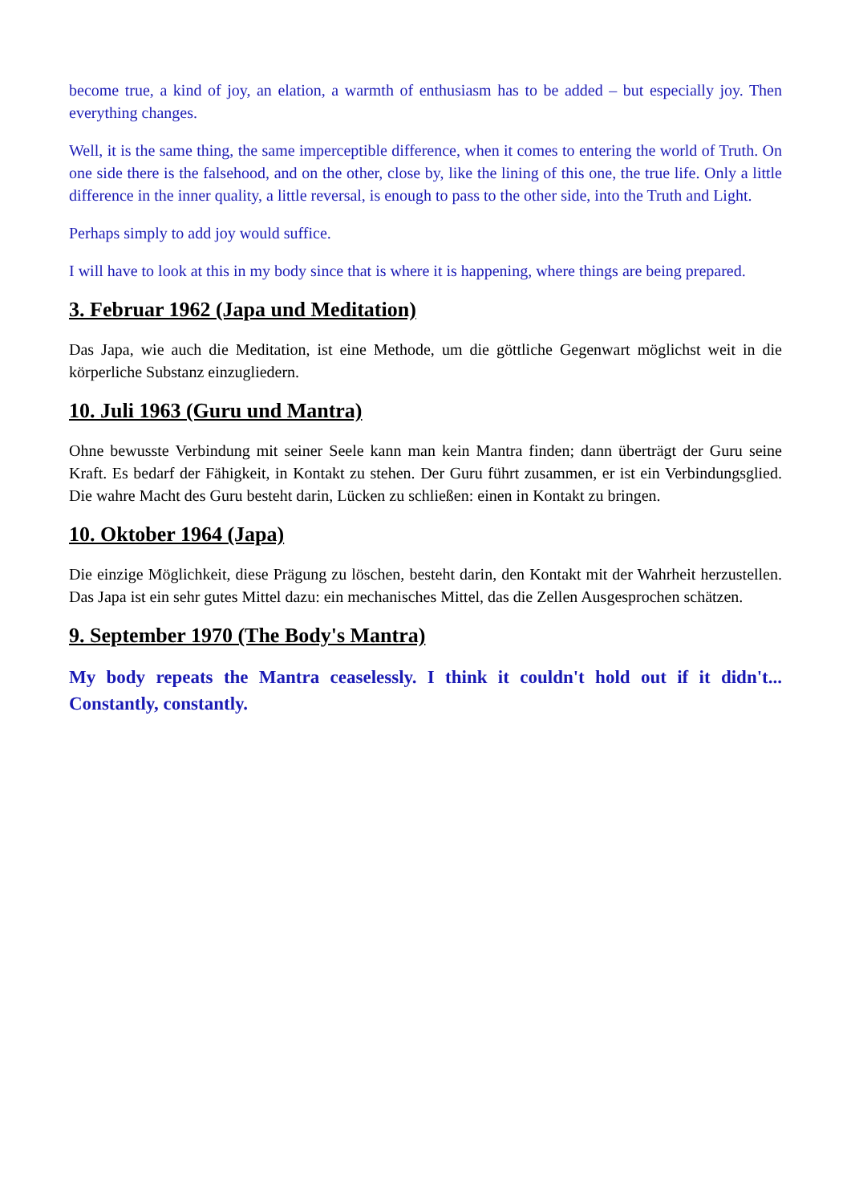become true, a kind of joy, an elation, a warmth of enthusiasm has to be added – but especially joy. Then everything changes.
Well, it is the same thing, the same imperceptible difference, when it comes to entering the world of Truth. On one side there is the falsehood, and on the other, close by, like the lining of this one, the true life. Only a little difference in the inner quality, a little reversal, is enough to pass to the other side, into the Truth and Light.
Perhaps simply to add joy would suffice.
I will have to look at this in my body since that is where it is happening, where things are being prepared.
3. Februar 1962 (Japa und Meditation)
Das Japa, wie auch die Meditation, ist eine Methode, um die göttliche Gegenwart möglichst weit in die körperliche Substanz einzugliedern.
10. Juli 1963 (Guru und Mantra)
Ohne bewusste Verbindung mit seiner Seele kann man kein Mantra finden; dann überträgt der Guru seine Kraft. Es bedarf der Fähigkeit, in Kontakt zu stehen. Der Guru führt zusammen, er ist ein Verbindungsglied. Die wahre Macht des Guru besteht darin, Lücken zu schließen: einen in Kontakt zu bringen.
10. Oktober 1964 (Japa)
Die einzige Möglichkeit, diese Prägung zu löschen, besteht darin, den Kontakt mit der Wahrheit herzustellen. Das Japa ist ein sehr gutes Mittel dazu: ein mechanisches Mittel, das die Zellen Ausgesprochen schätzen.
9. September 1970 (The Body's Mantra)
My body repeats the Mantra ceaselessly. I think it couldn't hold out if it didn't... Constantly, constantly.